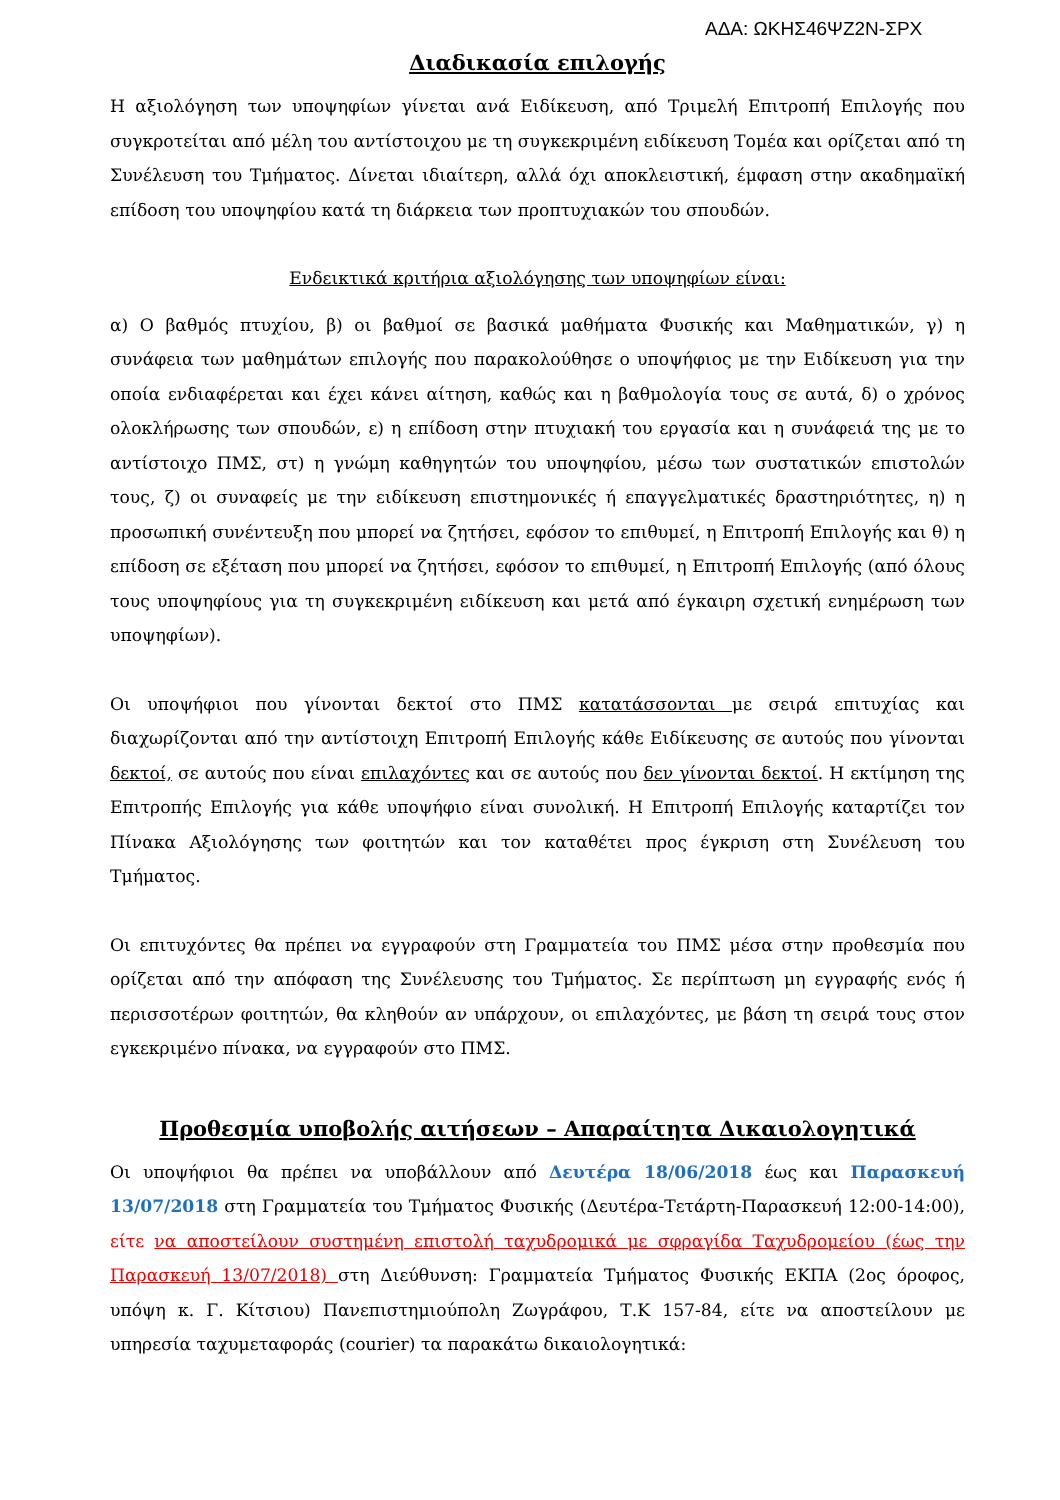ΑΔΑ: ΩΚΗΣ46ΨΖ2Ν-ΣΡΧ
Διαδικασία επιλογής
Η αξιολόγηση των υποψηφίων γίνεται ανά Ειδίκευση, από Τριμελή Επιτροπή Επιλογής που συγκροτείται από μέλη του αντίστοιχου με τη συγκεκριμένη ειδίκευση Τομέα και ορίζεται από τη Συνέλευση του Τμήματος. Δίνεται ιδιαίτερη, αλλά όχι αποκλειστική, έμφαση στην ακαδημαϊκή επίδοση του υποψηφίου κατά τη διάρκεια των προπτυχιακών του σπουδών.
Ενδεικτικά κριτήρια αξιολόγησης των υποψηφίων είναι:
α) Ο βαθμός πτυχίου, β) οι βαθμοί σε βασικά μαθήματα Φυσικής και Μαθηματικών, γ) η συνάφεια των μαθημάτων επιλογής που παρακολούθησε ο υποψήφιος με την Ειδίκευση για την οποία ενδιαφέρεται και έχει κάνει αίτηση, καθώς και η βαθμολογία τους σε αυτά, δ) ο χρόνος ολοκλήρωσης των σπουδών, ε) η επίδοση στην πτυχιακή του εργασία και η συνάφειά της με το αντίστοιχο ΠΜΣ, στ) η γνώμη καθηγητών του υποψηφίου, μέσω των συστατικών επιστολών τους, ζ) οι συναφείς με την ειδίκευση επιστημονικές ή επαγγελματικές δραστηριότητες, η) η προσωπική συνέντευξη που μπορεί να ζητήσει, εφόσον το επιθυμεί, η Επιτροπή Επιλογής και θ) η επίδοση σε εξέταση που μπορεί να ζητήσει, εφόσον το επιθυμεί, η Επιτροπή Επιλογής (από όλους τους υποψηφίους για τη συγκεκριμένη ειδίκευση και μετά από έγκαιρη σχετική ενημέρωση των υποψηφίων).
Οι υποψήφιοι που γίνονται δεκτοί στο ΠΜΣ κατατάσσονται με σειρά επιτυχίας και διαχωρίζονται από την αντίστοιχη Επιτροπή Επιλογής κάθε Ειδίκευσης σε αυτούς που γίνονται δεκτοί, σε αυτούς που είναι επιλαχόντες και σε αυτούς που δεν γίνονται δεκτοί. Η εκτίμηση της Επιτροπής Επιλογής για κάθε υποψήφιο είναι συνολική. Η Επιτροπή Επιλογής καταρτίζει τον Πίνακα Αξιολόγησης των φοιτητών και τον καταθέτει προς έγκριση στη Συνέλευση του Τμήματος.
Οι επιτυχόντες θα πρέπει να εγγραφούν στη Γραμματεία του ΠΜΣ μέσα στην προθεσμία που ορίζεται από την απόφαση της Συνέλευσης του Τμήματος. Σε περίπτωση μη εγγραφής ενός ή περισσοτέρων φοιτητών, θα κληθούν αν υπάρχουν, οι επιλαχόντες, με βάση τη σειρά τους στον εγκεκριμένο πίνακα, να εγγραφούν στο ΠΜΣ.
Προθεσμία υποβολής αιτήσεων – Απαραίτητα Δικαιολογητικά
Οι υποψήφιοι θα πρέπει να υποβάλλουν από Δευτέρα 18/06/2018 έως και Παρασκευή 13/07/2018 στη Γραμματεία του Τμήματος Φυσικής (Δευτέρα-Τετάρτη-Παρασκευή 12:00-14:00), είτε να αποστείλουν συστημένη επιστολή ταχυδρομικά με σφραγίδα Ταχυδρομείου (έως την Παρασκευή 13/07/2018) στη Διεύθυνση: Γραμματεία Τμήματος Φυσικής ΕΚΠΑ (2ος όροφος, υπόψη κ. Γ. Κίτσιου) Πανεπιστημιούπολη Ζωγράφου, Τ.Κ 157-84, είτε να αποστείλουν με υπηρεσία ταχυμεταφοράς (courier) τα παρακάτω δικαιολογητικά: